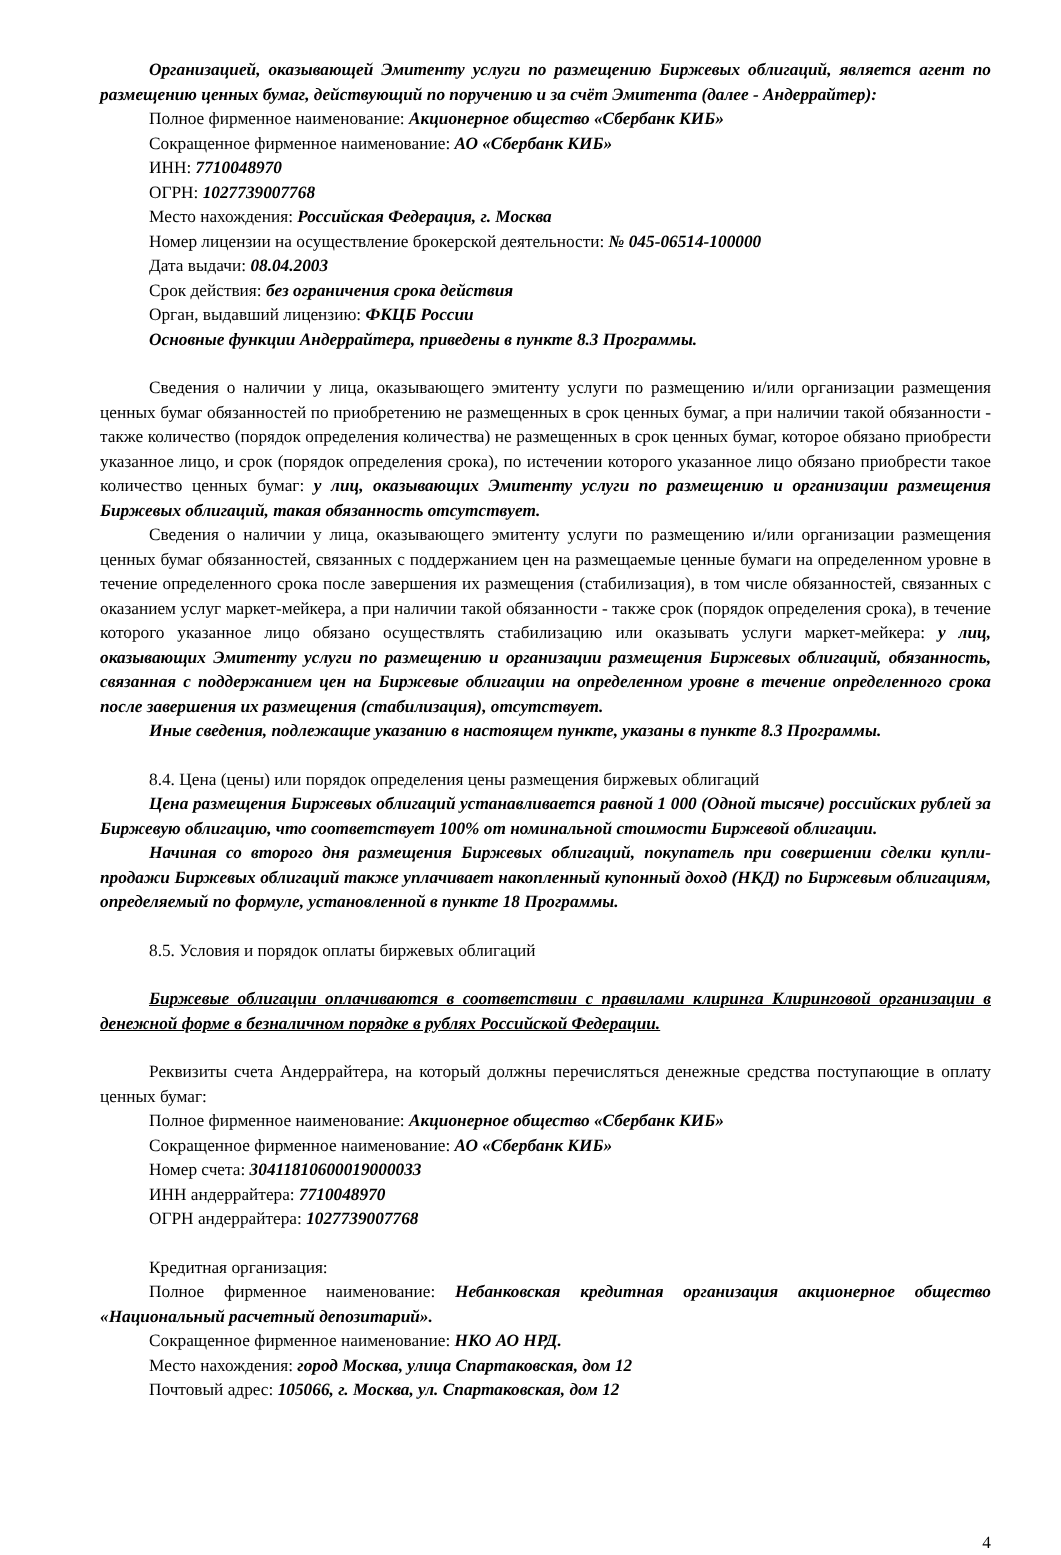Организацией, оказывающей Эмитенту услуги по размещению Биржевых облигаций, является агент по размещению ценных бумаг, действующий по поручению и за счёт Эмитента (далее - Андеррайтер):
Полное фирменное наименование: Акционерное общество «Сбербанк КИБ»
Сокращенное фирменное наименование: АО «Сбербанк КИБ»
ИНН: 7710048970
ОГРН: 1027739007768
Место нахождения: Российская Федерация, г. Москва
Номер лицензии на осуществление брокерской деятельности: № 045-06514-100000
Дата выдачи: 08.04.2003
Срок действия: без ограничения срока действия
Орган, выдавший лицензию: ФКЦБ России
Основные функции Андеррайтера, приведены в пункте 8.3 Программы.
Сведения о наличии у лица, оказывающего эмитенту услуги по размещению и/или организации размещения ценных бумаг обязанностей по приобретению не размещенных в срок ценных бумаг, а при наличии такой обязанности - также количество (порядок определения количества) не размещенных в срок ценных бумаг, которое обязано приобрести указанное лицо, и срок (порядок определения срока), по истечении которого указанное лицо обязано приобрести такое количество ценных бумаг: у лиц, оказывающих Эмитенту услуги по размещению и организации размещения Биржевых облигаций, такая обязанность отсутствует.
Сведения о наличии у лица, оказывающего эмитенту услуги по размещению и/или организации размещения ценных бумаг обязанностей, связанных с поддержанием цен на размещаемые ценные бумаги на определенном уровне в течение определенного срока после завершения их размещения (стабилизация), в том числе обязанностей, связанных с оказанием услуг маркет-мейкера, а при наличии такой обязанности - также срок (порядок определения срока), в течение которого указанное лицо обязано осуществлять стабилизацию или оказывать услуги маркет-мейкера: у лиц, оказывающих Эмитенту услуги по размещению и организации размещения Биржевых облигаций, обязанность, связанная с поддержанием цен на Биржевые облигации на определенном уровне в течение определенного срока после завершения их размещения (стабилизация), отсутствует.
Иные сведения, подлежащие указанию в настоящем пункте, указаны в пункте 8.3 Программы.
8.4. Цена (цены) или порядок определения цены размещения биржевых облигаций
Цена размещения Биржевых облигаций устанавливается равной 1 000 (Одной тысяче) российских рублей за Биржевую облигацию, что соответствует 100% от номинальной стоимости Биржевой облигации.
Начиная со второго дня размещения Биржевых облигаций, покупатель при совершении сделки купли-продажи Биржевых облигаций также уплачивает накопленный купонный доход (НКД) по Биржевым облигациям, определяемый по формуле, установленной в пункте 18 Программы.
8.5. Условия и порядок оплаты биржевых облигаций
Биржевые облигации оплачиваются в соответствии с правилами клиринга Клиринговой организации в денежной форме в безналичном порядке в рублях Российской Федерации.
Реквизиты счета Андеррайтера, на который должны перечисляться денежные средства поступающие в оплату ценных бумаг:
Полное фирменное наименование: Акционерное общество «Сбербанк КИБ»
Сокращенное фирменное наименование: АО «Сбербанк КИБ»
Номер счета: 30411810600019000033
ИНН андеррайтера: 7710048970
ОГРН андеррайтера: 1027739007768
Кредитная организация:
Полное фирменное наименование: Небанковская кредитная организация акционерное общество «Национальный расчетный депозитарий».
Сокращенное фирменное наименование: НКО АО НРД.
Место нахождения: город Москва, улица Спартаковская, дом 12
Почтовый адрес: 105066, г. Москва, ул. Спартаковская, дом 12
4